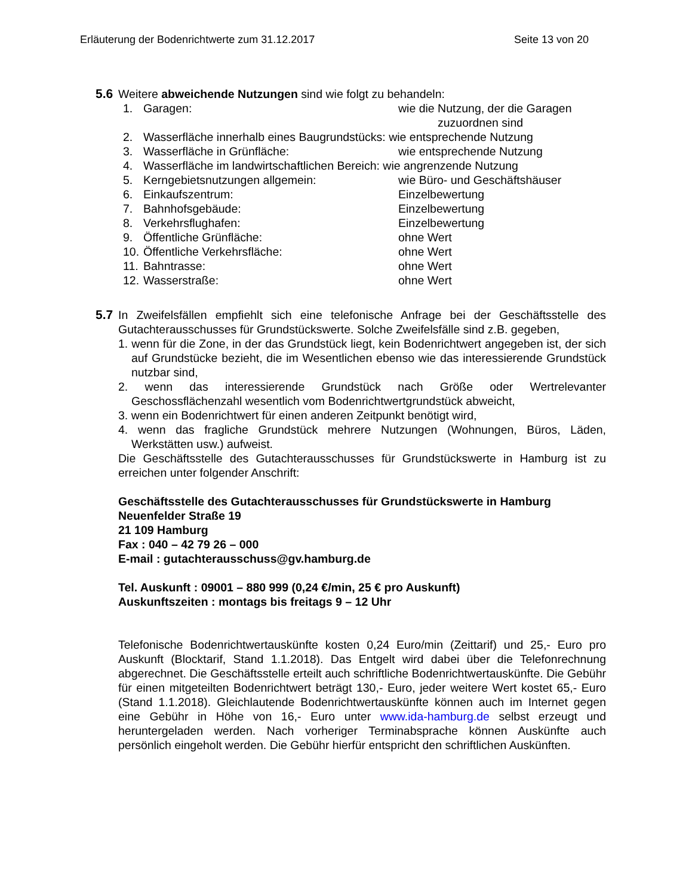Erläuterung der Bodenrichtwerte zum 31.12.2017 Seite 13 von 20
5.6 Weitere abweichende Nutzungen sind wie folgt zu behandeln:
| 1. | Garagen: | wie die Nutzung, der die Garagen zuzuordnen sind |
| 2. | Wasserfläche innerhalb eines Baugrundstücks: wie entsprechende Nutzung | |
| 3. | Wasserfläche in Grünfläche: | wie entsprechende Nutzung |
| 4. | Wasserfläche im landwirtschaftlichen Bereich: wie angrenzende Nutzung | |
| 5. | Kerngebietsnutzungen allgemein: | wie Büro- und Geschäftshäuser |
| 6. | Einkaufszentrum: | Einzelbewertung |
| 7. | Bahnhofsgebäude: | Einzelbewertung |
| 8. | Verkehrsflughafen: | Einzelbewertung |
| 9. | Öffentliche Grünfläche: | ohne Wert |
| 10. | Öffentliche Verkehrsfläche: | ohne Wert |
| 11. | Bahntrasse: | ohne Wert |
| 12. | Wasserstraße: | ohne Wert |
5.7 In Zweifelsfällen empfiehlt sich eine telefonische Anfrage bei der Geschäftsstelle des Gutachterausschusses für Grundstückswerte. Solche Zweifelsfälle sind z.B. gegeben,
1. wenn für die Zone, in der das Grundstück liegt, kein Bodenrichtwert angegeben ist, der sich auf Grundstücke bezieht, die im Wesentlichen ebenso wie das interessierende Grundstück nutzbar sind,
2. wenn das interessierende Grundstück nach Größe oder Wertrelevanter Geschossflächenzahl wesentlich vom Bodenrichtwertgrundstück abweicht,
3. wenn ein Bodenrichtwert für einen anderen Zeitpunkt benötigt wird,
4. wenn das fragliche Grundstück mehrere Nutzungen (Wohnungen, Büros, Läden, Werkstätten usw.) aufweist.
Die Geschäftsstelle des Gutachterausschusses für Grundstückswerte in Hamburg ist zu erreichen unter folgender Anschrift:
Geschäftsstelle des Gutachterausschusses für Grundstückswerte in Hamburg
Neuenfelder Straße 19
21 109 Hamburg
Fax : 040 – 42 79 26 – 000
E-mail : gutachterausschuss@gv.hamburg.de
Tel. Auskunft : 09001 – 880 999 (0,24 €/min, 25 € pro Auskunft)
Auskunftszeiten : montags bis freitags 9 – 12 Uhr
Telefonische Bodenrichtwertauskünfte kosten 0,24 Euro/min (Zeittarif) und 25,- Euro pro Auskunft (Blocktarif, Stand 1.1.2018). Das Entgelt wird dabei über die Telefonrechnung abgerechnet. Die Geschäftsstelle erteilt auch schriftliche Bodenrichtwertauskünfte. Die Gebühr für einen mitgeteilten Bodenrichtwert beträgt 130,- Euro, jeder weitere Wert kostet 65,- Euro (Stand 1.1.2018). Gleichlautende Bodenrichtwertauskünfte können auch im Internet gegen eine Gebühr in Höhe von 16,- Euro unter www.ida-hamburg.de selbst erzeugt und heruntergeladen werden. Nach vorheriger Terminabsprache können Auskünfte auch persönlich eingeholt werden. Die Gebühr hierfür entspricht den schriftlichen Auskünften.